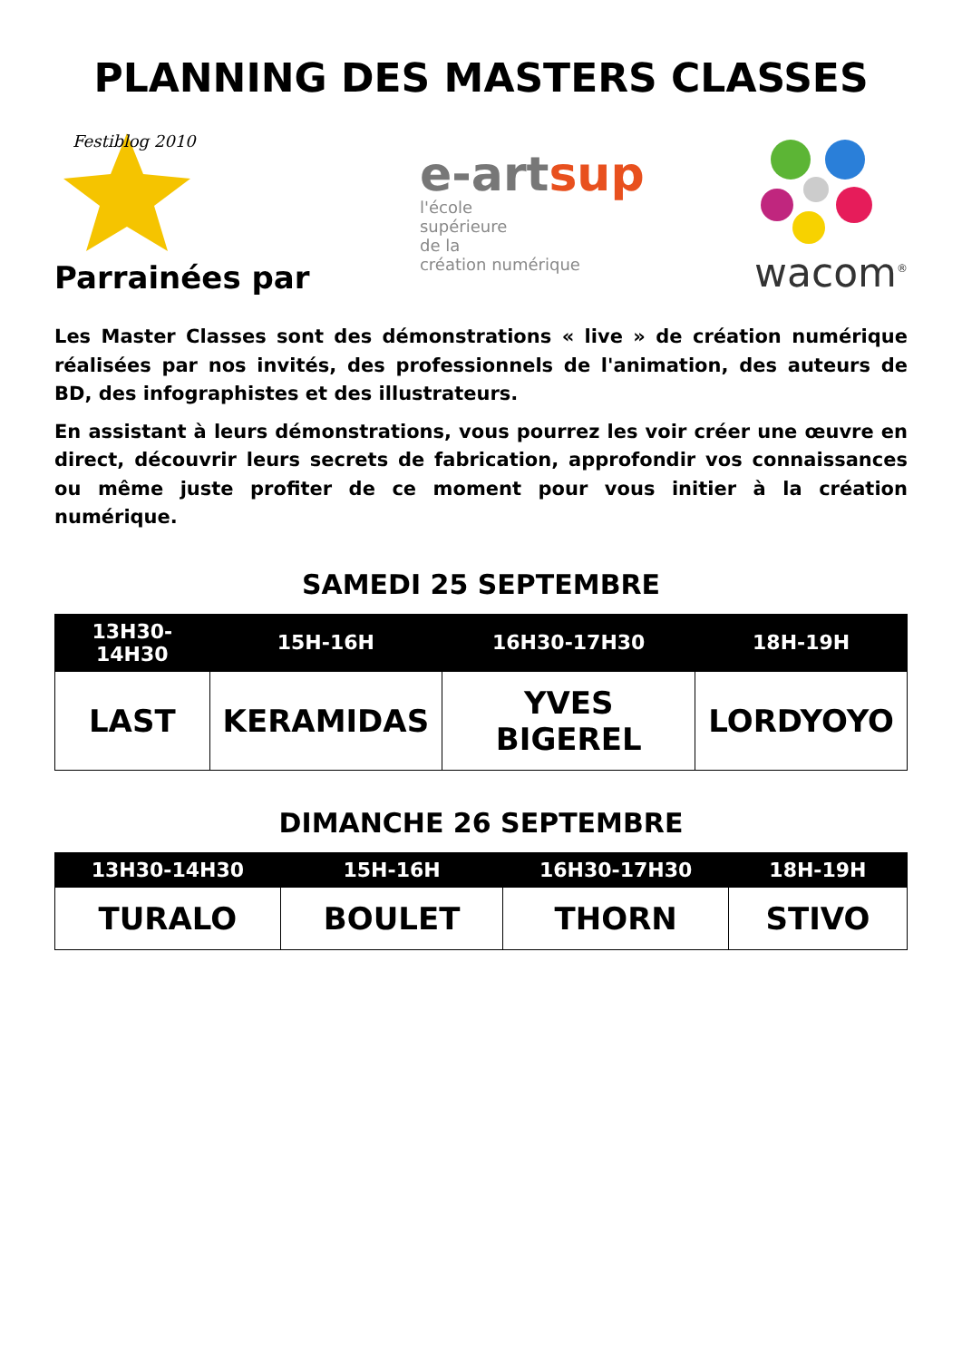PLANNING DES MASTERS CLASSES
Festiblog 2010
Parrainées par
e-artsup
l'école
supérieure
de la
création numérique
wacom<sup>®</sup>
Les Master Classes sont des démonstrations « live » de création numérique réalisées par nos invités, des professionnels de l'animation, des auteurs de BD, des infographistes et des illustrateurs.
En assistant à leurs démonstrations, vous pourrez les voir créer une œuvre en direct, découvrir leurs secrets de fabrication, approfondir vos connaissances ou même juste profiter de ce moment pour vous initier à la création numérique.
SAMEDI 25 SEPTEMBRE
| 13H30-14H30 | 15H-16H | 16H30-17H30 | 18H-19H |
| --- | --- | --- | --- |
| LAST | KERAMIDAS | YVES BIGEREL | LORDYOYO |
DIMANCHE 26 SEPTEMBRE
| 13H30-14H30 | 15H-16H | 16H30-17H30 | 18H-19H |
| --- | --- | --- | --- |
| TURALO | BOULET | THORN | STIVO |